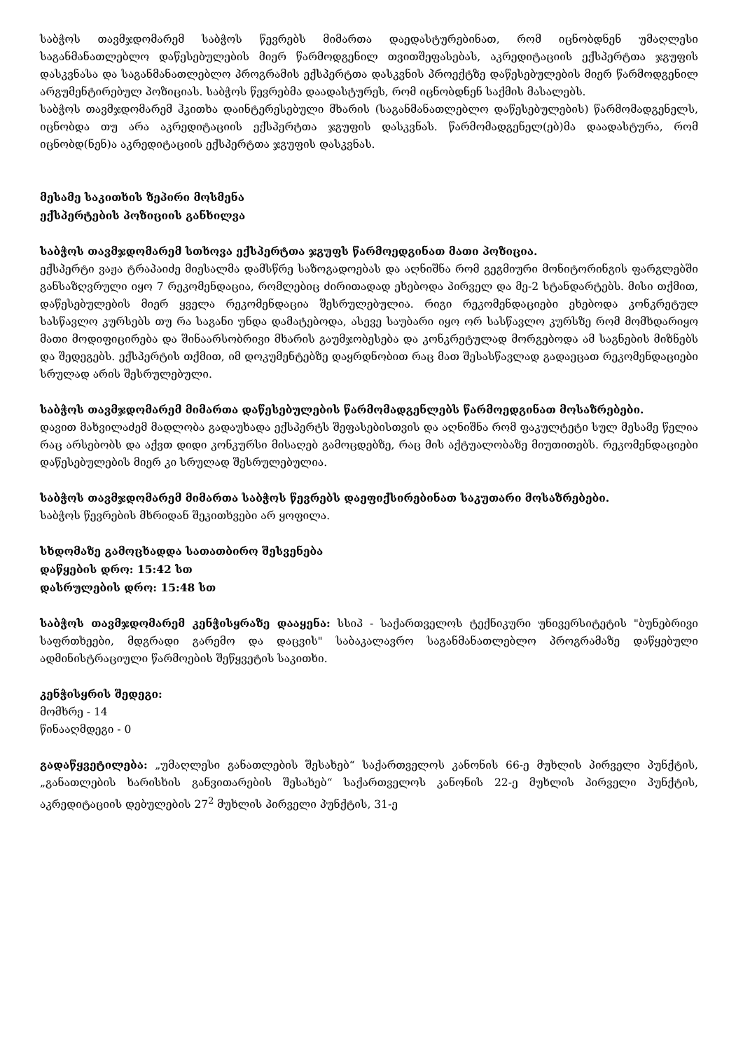საბჭოს თავმჯდომარემ საბჭოს წევრებს მიმართა დაედასტურებინათ, რომ იცნობდნენ უმაღლესი საგანმანათლებლო დაწესებულების მიერ წარმოდგენილ თვითშეფასებას, აკრედიტაციის ექსპერტთა ჯგუფის დასკვნასა და საგანმანათლებლო პროგრამის ექსპერტთა დასკვნის პროექტზე დაწესებულების მიერ წარმოდგენილ არგუმენტირებულ პოზიციას. საბჭოს წევრებმა დაადასტურეს, რომ იცნობდნენ საქმის მასალებს.
საბჭოს თავმჯდომარემ ჰკითხა დაინტერესებული მხარის (საგანმანათლებლო დაწესებულების) წარმომადგენელს, იცნობდა თუ არა აკრედიტაციის ექსპერტთა ჯგუფის დასკვნას. წარმომადგენელ(ებ)მა დაადასტურა, რომ იცნობდ(ნენ)ა აკრედიტაციის ექსპერტთა ჯგუფის დასკვნას.
მესამე საკითხის ზეპირი მოსმენა
ექსპერტების პოზიციის განხილვა
საბჭოს თავმჯდომარემ სთხოვა ექსპერტთა ჯგუფს წარმოედგინათ მათი პოზიცია.
ექსპერტი ვაჟა ტრაპაიძე მიესალმა დამსწრე საზოგადოებას და აღნიშნა რომ გეგმიური მონიტორინგის ფარგლებში განსაზღვრული იყო 7 რეკომენდაცია, რომლებიც ძირითადად ეხებოდა პირველ და მე-2 სტანდარტებს. მისი თქმით, დაწესებულების მიერ ყველა რეკომენდაცია შესრულებულია. რიგი რეკომენდაციები ეხებოდა კონკრეტულ სასწავლო კურსებს თუ რა საგანი უნდა დამატებოდა, ასევე საუბარი იყო ორ სასწავლო კურსზე რომ მომხდარიყო მათი მოდიფიცირება და შინაარსობრივი მხარის გაუმჯობესება და კონკრეტულად მორგებოდა ამ საგნების მიზნებს და შედეგებს. ექსპერტის თქმით, იმ დოკუმენტებზე დაყრდნობით რაც მათ შესასწავლად გადაეცათ რეკომენდაციები სრულად არის შესრულებული.
საბჭოს თავმჯდომარემ მიმართა დაწესებულების წარმომადგენლებს წარმოედგინათ მოსაზრებები.
დავით მახვილაძემ მადლობა გადაუხადა ექსპერტს შეფასებისთვის და აღნიშნა რომ ფაკულტეტი სულ მესამე წელია რაც არსებობს და აქვთ დიდი კონკურსი მისაღებ გამოცდებზე, რაც მის აქტუალობაზე მიუთითებს. რეკომენდაციები დაწესებულების მიერ კი სრულად შესრულებულია.
საბჭოს თავმჯდომარემ მიმართა საბჭოს წევრებს დაეფიქსირებინათ საკუთარი მოსაზრებები.
საბჭოს წევრების მხრიდან შეკითხვები არ ყოფილა.
სხდომაზე გამოცხადდა სათათბირო შესვენება
დაწყების დრო: 15:42 სთ
დასრულების დრო: 15:48 სთ
საბჭოს თავმჯდომარემ კენჭისყრაზე დააყენა: სსიპ - საქართველოს ტექნიკური უნივერსიტეტის "ბუნებრივი საფრთხეები, მდგრადი გარემო და დაცვის" საბაკალავრო საგანმანათლებლო პროგრამაზე დაწყებული ადმინისტრაციული წარმოების შეწყვეტის საკითხი.
კენჭისყრის შედეგი:
მომხრე - 14
წინააღმდეგი - 0
გადაწყვეტილება: „უმაღლესი განათლების შესახებ“ საქართველოს კანონის 66-ე მუხლის პირველი პუნქტის, „განათლების ხარისხის განვითარების შესახებ“ საქართველოს კანონის 22-ე მუხლის პირველი პუნქტის, აკრედიტაციის დებულების 27<sup>2</sup> მუხლის პირველი პუნქტის, 31-ე